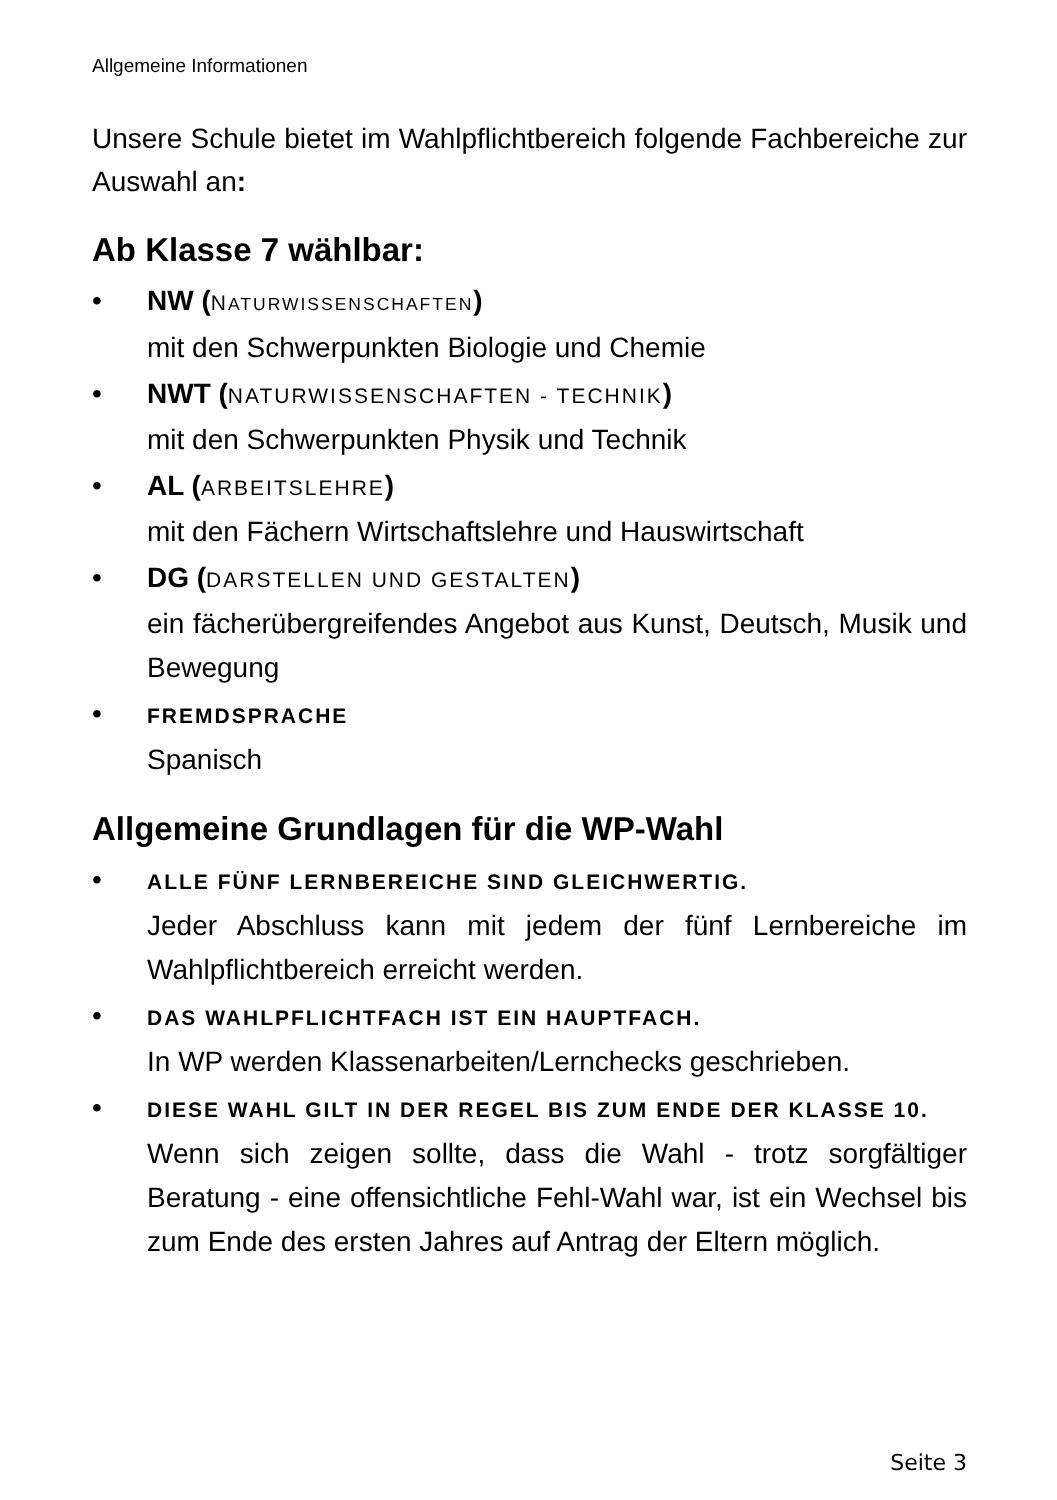Allgemeine Informationen
Unsere Schule bietet im Wahlpflichtbereich folgende Fachbereiche zur Auswahl an:
Ab Klasse 7 wählbar:
• NW (NATURWISSENSCHAFTEN)
mit den Schwerpunkten Biologie und Chemie
• NWT (NATURWISSENSCHAFTEN - TECHNIK)
mit den Schwerpunkten Physik und Technik
• AL (ARBEITSLEHRE)
mit den Fächern Wirtschaftslehre und Hauswirtschaft
• DG (DARSTELLEN UND GESTALTEN)
ein fächerübergreifendes Angebot aus Kunst, Deutsch, Musik und Bewegung
• FREMDSPRACHE
Spanisch
Allgemeine Grundlagen für die WP-Wahl
• ALLE FÜNF LERNBEREICHE SIND GLEICHWERTIG.
Jeder Abschluss kann mit jedem der fünf Lernbereiche im Wahlpflichtbereich erreicht werden.
• DAS WAHLPFLICHTFACH IST EIN HAUPTFACH.
In WP werden Klassenarbeiten/Lernchecks geschrieben.
• DIESE WAHL GILT IN DER REGEL BIS ZUM ENDE DER KLASSE 10.
Wenn sich zeigen sollte, dass die Wahl - trotz sorgfältiger Beratung - eine offensichtliche Fehl-Wahl war, ist ein Wechsel bis zum Ende des ersten Jahres auf Antrag der Eltern möglich.
Seite 3